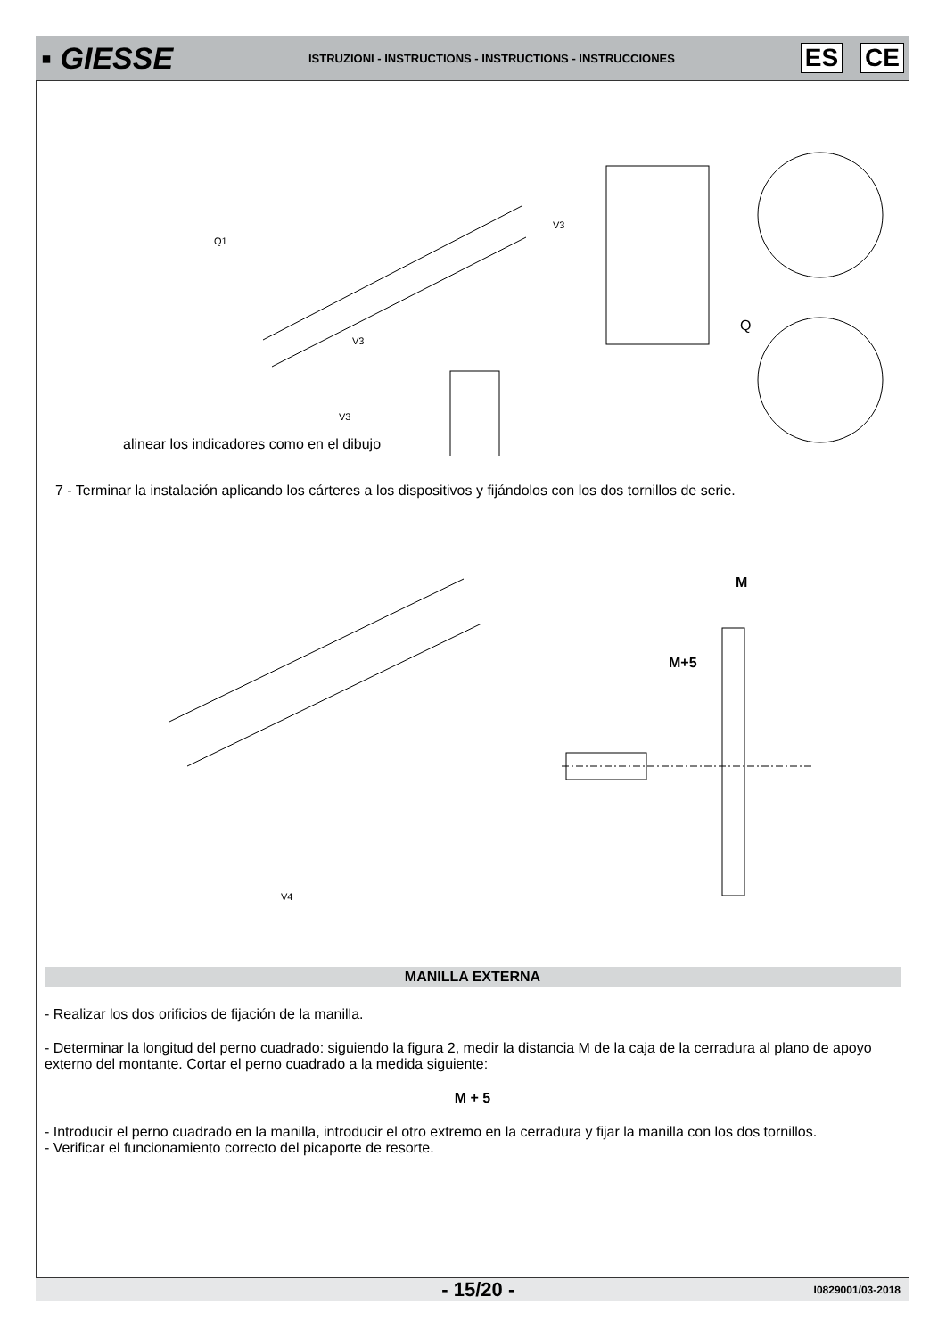▪ GIESSE
ISTRUZIONI - INSTRUCTIONS - INSTRUCTIONS - INSTRUCCIONES
ES CE
Q1
V3
V3
V3
Q
alinear los indicadores como en el dibujo
7 - Terminar la instalación aplicando los cárteres a los dispositivos y fijándolos con los dos tornillos de serie.
M
M+5
V4
MANILLA EXTERNA
- Realizar los dos orificios de fijación de la manilla.
- Determinar la longitud del perno cuadrado: siguiendo la figura 2, medir la distancia M de la caja de la cerradura al plano de apoyo externo del montante. Cortar el perno cuadrado a la medida siguiente:
M + 5
- Introducir el perno cuadrado en la manilla, introducir el otro extremo en la cerradura y fijar la manilla con los dos tornillos.
- Verificar el funcionamiento correcto del picaporte de resorte.
- 15/20 - I0829001/03-2018